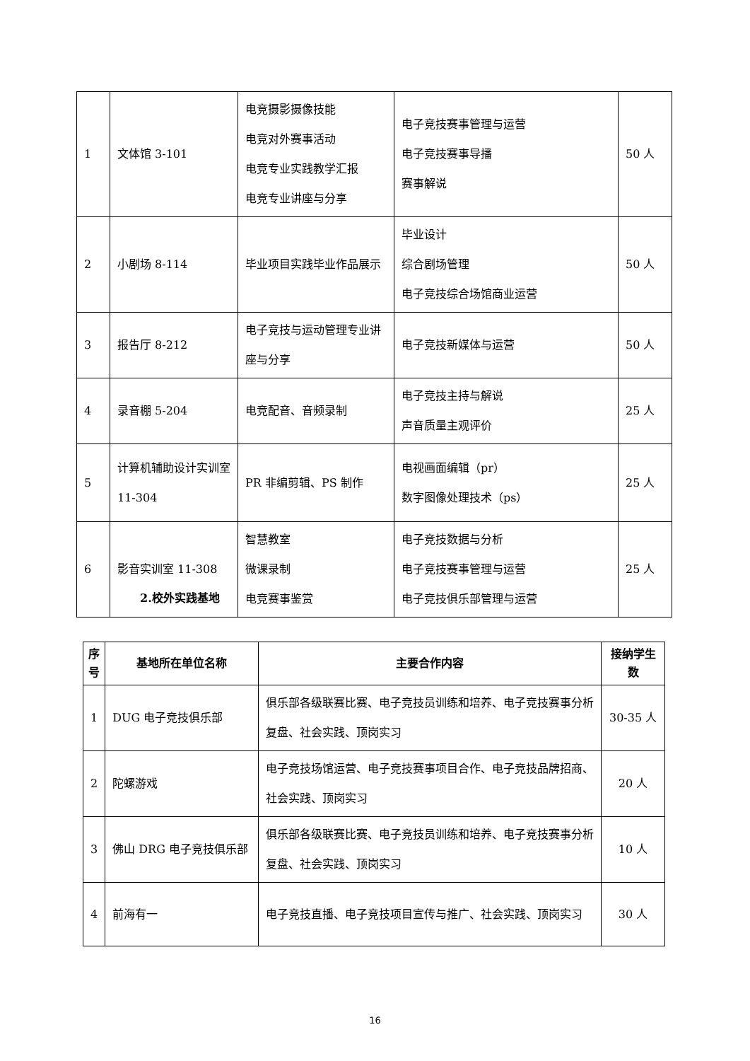| 1 | 文体馆 3-101 | 电竞摄影摄像技能 电竞对外赛事活动 电竞专业实践教学汇报 电竞专业讲座与分享 | 电子竞技赛事管理与运营 电子竞技赛事导播 赛事解说 | 50 人 |
| 2 | 小剧场 8-114 | 毕业项目实践毕业作品展示 | 毕业设计 综合剧场管理 电子竞技综合场馆商业运营 | 50 人 |
| 3 | 报告厅 8-212 | 电子竞技与运动管理专业讲座与分享 | 电子竞技新媒体与运营 | 50 人 |
| 4 | 录音棚 5-204 | 电竞配音、音频录制 | 电子竞技主持与解说 声音质量主观评价 | 25 人 |
| 5 | 计算机辅助设计实训室 11-304 | PR 非编剪辑、PS 制作 | 电视画面编辑（pr） 数字图像处理技术（ps） | 25 人 |
| 6 | 影音实训室 11-308 | 智慧教室 微课录制 电竞赛事鉴赏 | 电子竞技数据与分析 电子竞技赛事管理与运营 电子竞技俱乐部管理与运营 | 25 人 |
2.校外实践基地
| 序号 | 基地所在单位名称 | 主要合作内容 | 接纳学生数 |
| --- | --- | --- | --- |
| 1 | DUG 电子竞技俱乐部 | 俱乐部各级联赛比赛、电子竞技员训练和培养、电子竞技赛事分析复盘、社会实践、顶岗实习 | 30-35 人 |
| 2 | 陀螺游戏 | 电子竞技场馆运营、电子竞技赛事项目合作、电子竞技品牌招商、社会实践、顶岗实习 | 20 人 |
| 3 | 佛山 DRG 电子竞技俱乐部 | 俱乐部各级联赛比赛、电子竞技员训练和培养、电子竞技赛事分析复盘、社会实践、顶岗实习 | 10 人 |
| 4 | 前海有一 | 电子竞技直播、电子竞技项目宣传与推广、社会实践、顶岗实习 | 30 人 |
16